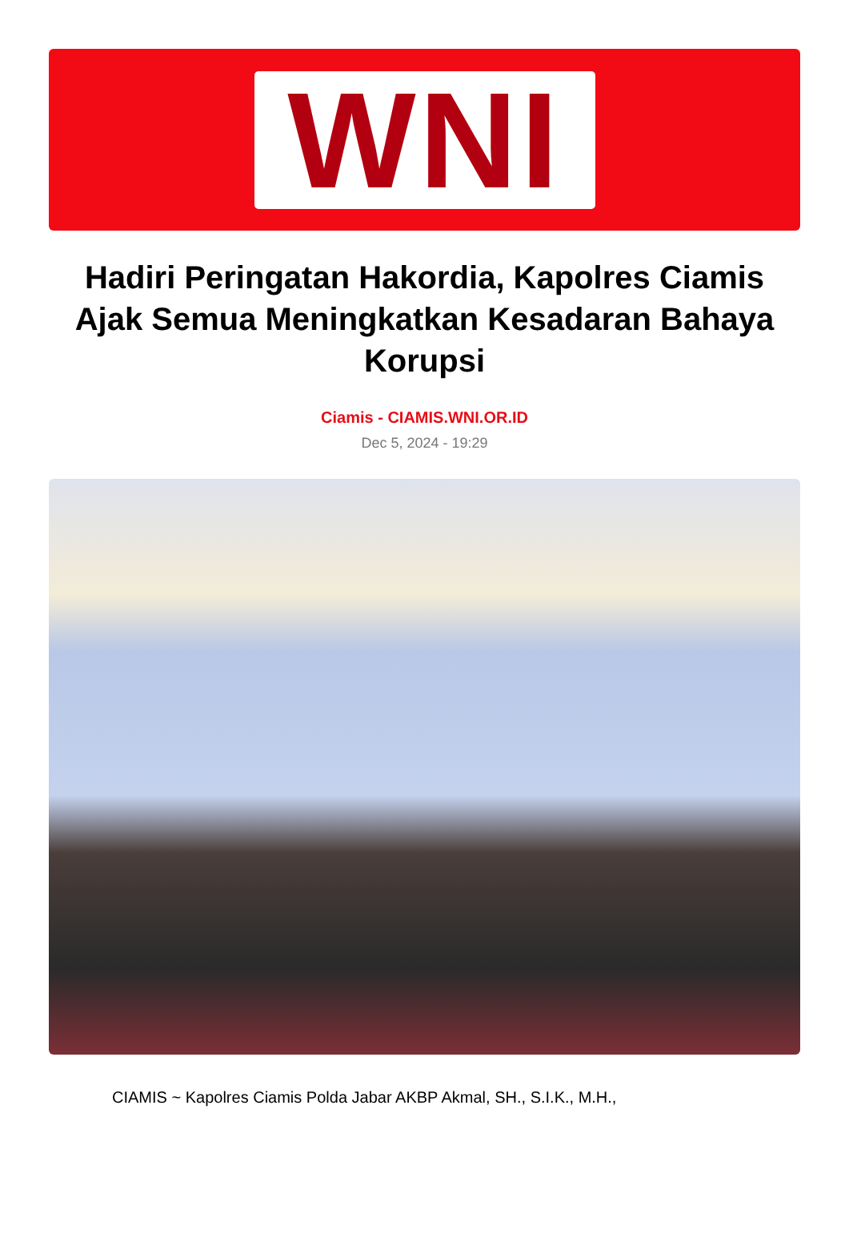WNI
Hadiri Peringatan Hakordia, Kapolres Ciamis Ajak Semua Meningkatkan Kesadaran Bahaya Korupsi
Ciamis - CIAMIS.WNI.OR.ID
Dec 5, 2024 - 19:29
CIAMIS ~ Kapolres Ciamis Polda Jabar AKBP Akmal, SH., S.I.K., M.H.,